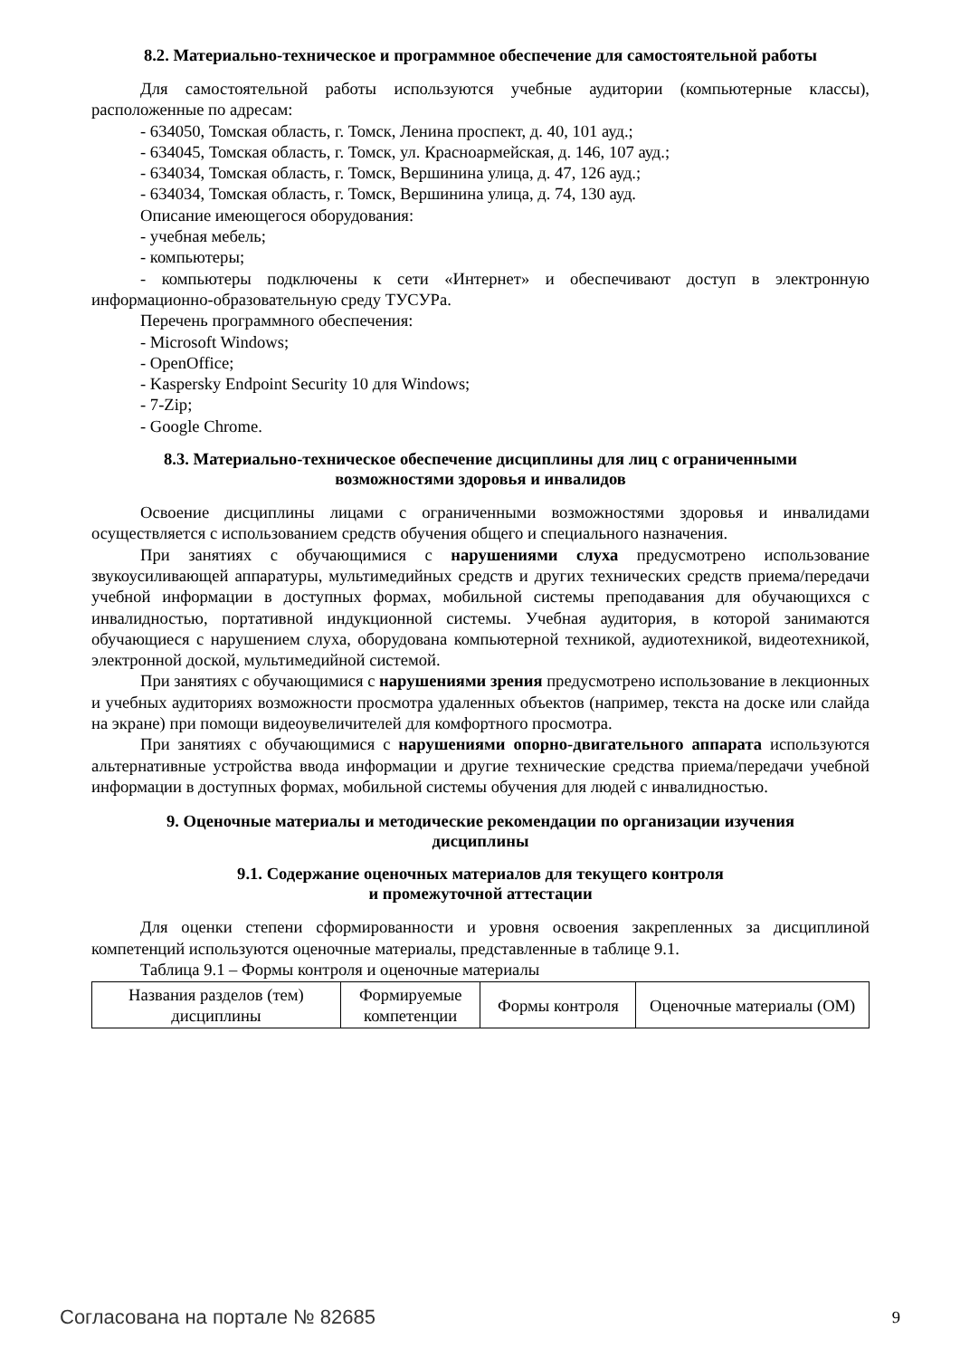8.2. Материально-техническое и программное обеспечение для самостоятельной работы
Для самостоятельной работы используются учебные аудитории (компьютерные классы), расположенные по адресам:
- 634050, Томская область, г. Томск, Ленина проспект, д. 40, 101 ауд.;
- 634045, Томская область, г. Томск, ул. Красноармейская, д. 146, 107 ауд.;
- 634034, Томская область, г. Томск, Вершинина улица, д. 47, 126 ауд.;
- 634034, Томская область, г. Томск, Вершинина улица, д. 74, 130 ауд.
Описание имеющегося оборудования:
- учебная мебель;
- компьютеры;
- компьютеры подключены к сети «Интернет» и обеспечивают доступ в электронную информационно-образовательную среду ТУСУРа.
Перечень программного обеспечения:
- Microsoft Windows;
- OpenOffice;
- Kaspersky Endpoint Security 10 для Windows;
- 7-Zip;
- Google Chrome.
8.3. Материально-техническое обеспечение дисциплины для лиц с ограниченными
возможностями здоровья и инвалидов
Освоение дисциплины лицами с ограниченными возможностями здоровья и инвалидами осуществляется с использованием средств обучения общего и специального назначения.
При занятиях с обучающимися с нарушениями слуха предусмотрено использование звукоусиливающей аппаратуры, мультимедийных средств и других технических средств приема/передачи учебной информации в доступных формах, мобильной системы преподавания для обучающихся с инвалидностью, портативной индукционной системы. Учебная аудитория, в которой занимаются обучающиеся с нарушением слуха, оборудована компьютерной техникой, аудиотехникой, видеотехникой, электронной доской, мультимедийной системой.
При занятиях с обучающимися с нарушениями зрения предусмотрено использование в лекционных и учебных аудиториях возможности просмотра удаленных объектов (например, текста на доске или слайда на экране) при помощи видеоувеличителей для комфортного просмотра.
При занятиях с обучающимися с нарушениями опорно-двигательного аппарата используются альтернативные устройства ввода информации и другие технические средства приема/передачи учебной информации в доступных формах, мобильной системы обучения для людей с инвалидностью.
9. Оценочные материалы и методические рекомендации по организации изучения
дисциплины
9.1. Содержание оценочных материалов для текущего контроля
и промежуточной аттестации
Для оценки степени сформированности и уровня освоения закрепленных за дисциплиной компетенций используются оценочные материалы, представленные в таблице 9.1.
Таблица 9.1 – Формы контроля и оценочные материалы
| Названия разделов (тем) дисциплины | Формируемые компетенции | Формы контроля | Оценочные материалы (ОМ) |
Согласована на портале № 82685 9